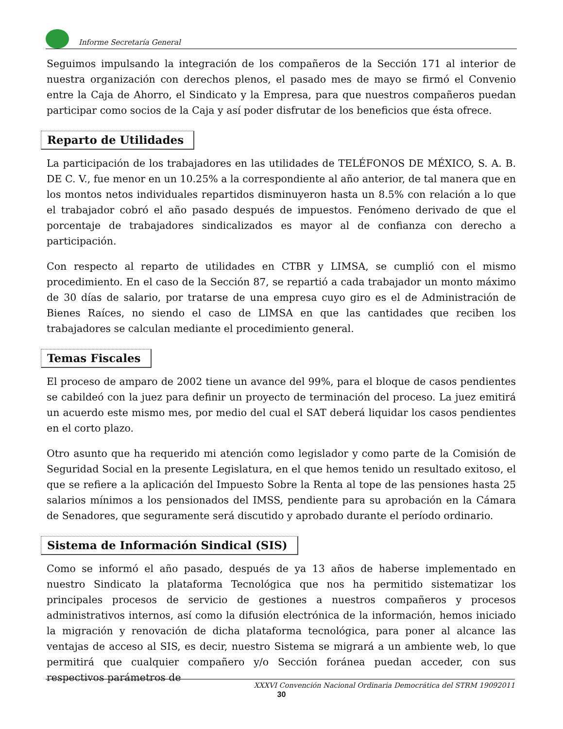Informe Secretaría General
Seguimos impulsando la integración de los compañeros de la Sección 171 al interior de nuestra organización con derechos plenos, el pasado mes de mayo se firmó el Convenio entre la Caja de Ahorro, el Sindicato y la Empresa, para que nuestros compañeros puedan participar como socios de la Caja y así poder disfrutar de los beneficios que ésta ofrece.
Reparto de Utilidades
La participación de los trabajadores en las utilidades de TELÉFONOS DE MÉXICO, S. A. B. DE C. V., fue menor en un 10.25% a la correspondiente al año anterior, de tal manera que en los montos netos individuales repartidos disminuyeron hasta un 8.5% con relación a lo que el trabajador cobró el año pasado después de impuestos. Fenómeno derivado de que el porcentaje de trabajadores sindicalizados es mayor al de confianza con derecho a participación.
Con respecto al reparto de utilidades en CTBR y LIMSA, se cumplió con el mismo procedimiento. En el caso de la Sección 87, se repartió a cada trabajador un monto máximo de 30 días de salario, por tratarse de una empresa cuyo giro es el de Administración de Bienes Raíces, no siendo el caso de LIMSA en que las cantidades que reciben los trabajadores se calculan mediante el procedimiento general.
Temas Fiscales
El proceso de amparo de 2002 tiene un avance del 99%, para el bloque de casos pendientes se cabildeó con la juez para definir un proyecto de terminación del proceso. La juez emitirá un acuerdo este mismo mes, por medio del cual el SAT deberá liquidar los casos pendientes en el corto plazo.
Otro asunto que ha requerido mi atención como legislador y como parte de la Comisión de Seguridad Social en la presente Legislatura, en el que hemos tenido un resultado exitoso, el que se refiere a la aplicación del Impuesto Sobre la Renta al tope de las pensiones hasta 25 salarios mínimos a los pensionados del IMSS, pendiente para su aprobación en la Cámara de Senadores, que seguramente será discutido y aprobado durante el período ordinario.
Sistema de Información Sindical (SIS)
Como se informó el año pasado, después de ya 13 años de haberse implementado en nuestro Sindicato la plataforma Tecnológica que nos ha permitido sistematizar los principales procesos de servicio de gestiones a nuestros compañeros y procesos administrativos internos, así como la difusión electrónica de la información, hemos iniciado la migración y renovación de dicha plataforma tecnológica, para poner al alcance las ventajas de acceso al SIS, es decir, nuestro Sistema se migrará a un ambiente web, lo que permitirá que cualquier compañero y/o Sección foránea puedan acceder, con sus respectivos parámetros de
XXXVI Convención Nacional Ordinaria Democrática del STRM 19092011
30